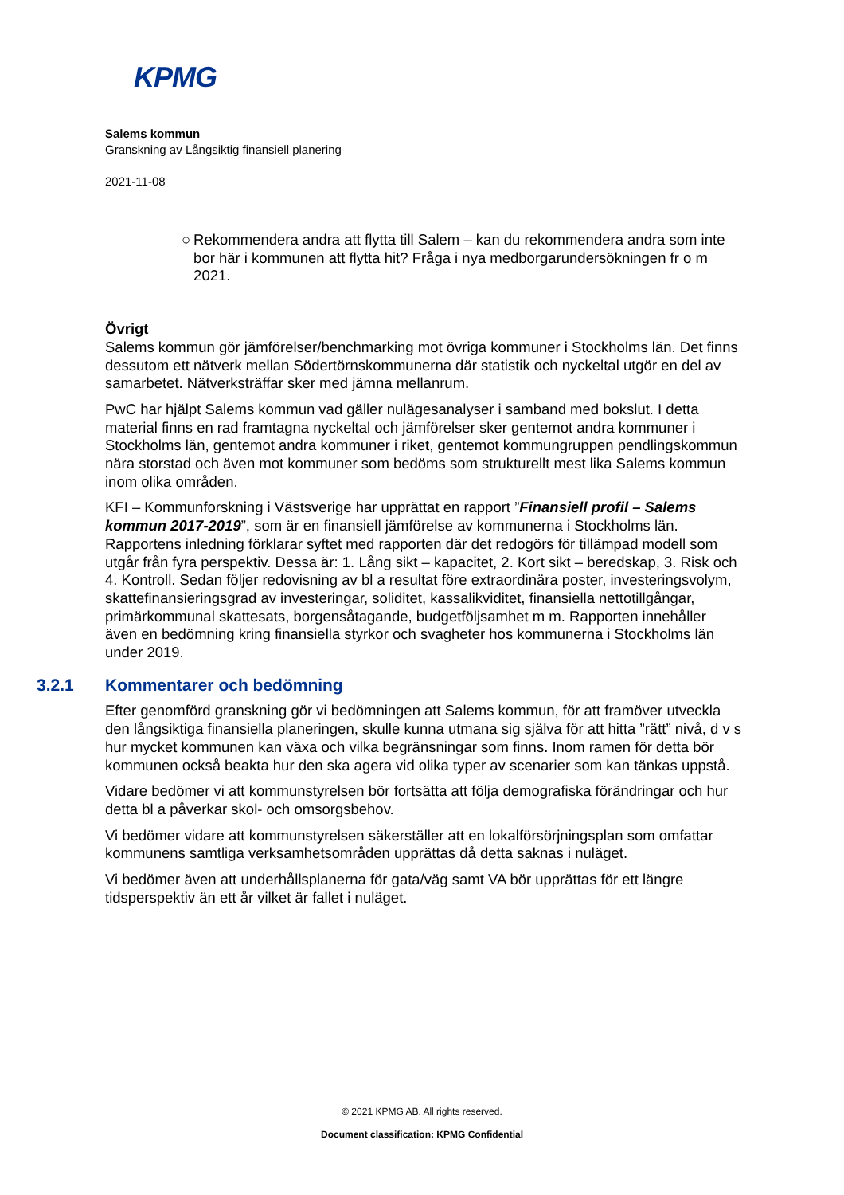KPMG
Salems kommun
Granskning av Långsiktig finansiell planering
2021-11-08
○ Rekommendera andra att flytta till Salem – kan du rekommendera andra som inte bor här i kommunen att flytta hit? Fråga i nya medborgarundersökningen fr o m 2021.
Övrigt
Salems kommun gör jämförelser/benchmarking mot övriga kommuner i Stockholms län. Det finns dessutom ett nätverk mellan Södertörnskommunerna där statistik och nyckeltal utgör en del av samarbetet. Nätverksträffar sker med jämna mellanrum.
PwC har hjälpt Salems kommun vad gäller nulägesanalyser i samband med bokslut. I detta material finns en rad framtagna nyckeltal och jämförelser sker gentemot andra kommuner i Stockholms län, gentemot andra kommuner i riket, gentemot kommungruppen pendlingskommun nära storstad och även mot kommuner som bedöms som strukturellt mest lika Salems kommun inom olika områden.
KFI – Kommunforskning i Västsverige har upprättat en rapport ”Finansiell profil – Salems kommun 2017-2019”, som är en finansiell jämförelse av kommunerna i Stockholms län. Rapportens inledning förklarar syftet med rapporten där det redogörs för tillämpad modell som utgår från fyra perspektiv. Dessa är: 1. Lång sikt – kapacitet, 2. Kort sikt – beredskap, 3. Risk och 4. Kontroll. Sedan följer redovisning av bl a resultat före extraordinära poster, investeringsvolym, skattefinansieringsgrad av investeringar, soliditet, kassalikviditet, finansiella nettotillgångar, primärkommunal skattesats, borgensåtagande, budgetföljsamhet m m. Rapporten innehåller även en bedömning kring finansiella styrkor och svagheter hos kommunerna i Stockholms län under 2019.
3.2.1 Kommentarer och bedömning
Efter genomförd granskning gör vi bedömningen att Salems kommun, för att framöver utveckla den långsiktiga finansiella planeringen, skulle kunna utmana sig själva för att hitta ”rätt” nivå, d v s hur mycket kommunen kan växa och vilka begränsningar som finns. Inom ramen för detta bör kommunen också beakta hur den ska agera vid olika typer av scenarier som kan tänkas uppstå.
Vidare bedömer vi att kommunstyrelsen bör fortsätta att följa demografiska förändringar och hur detta bl a påverkar skol- och omsorgsbehov.
Vi bedömer vidare att kommunstyrelsen säkerställer att en lokalförsörjningsplan som omfattar kommunens samtliga verksamhetsområden upprättas då detta saknas i nuläget.
Vi bedömer även att underhållsplanerna för gata/väg samt VA bör upprättas för ett längre tidsperspektiv än ett år vilket är fallet i nuläget.
© 2021 KPMG AB. All rights reserved.
Document classification: KPMG Confidential